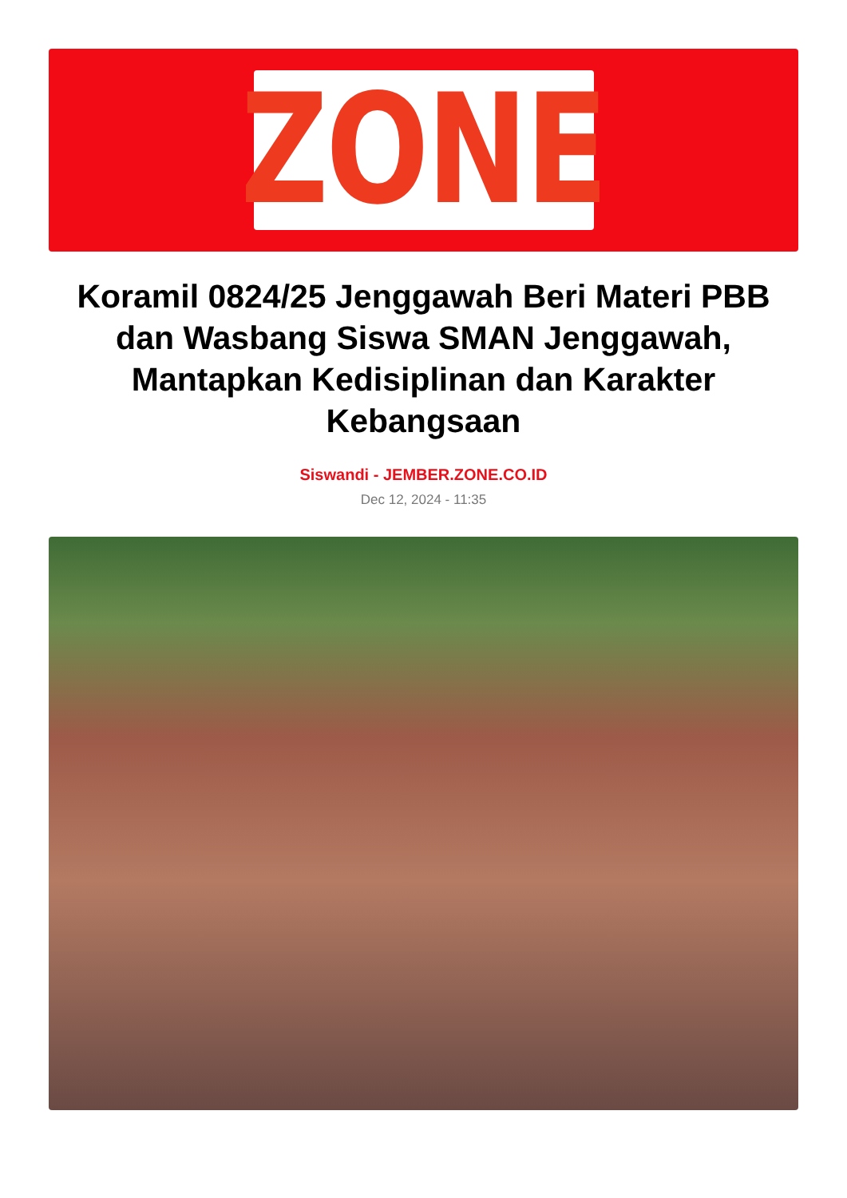ZONE
Koramil 0824/25 Jenggawah Beri Materi PBB dan Wasbang Siswa SMAN Jenggawah, Mantapkan Kedisiplinan dan Karakter Kebangsaan
Siswandi - JEMBER.ZONE.CO.ID
Dec 12, 2024 - 11:35